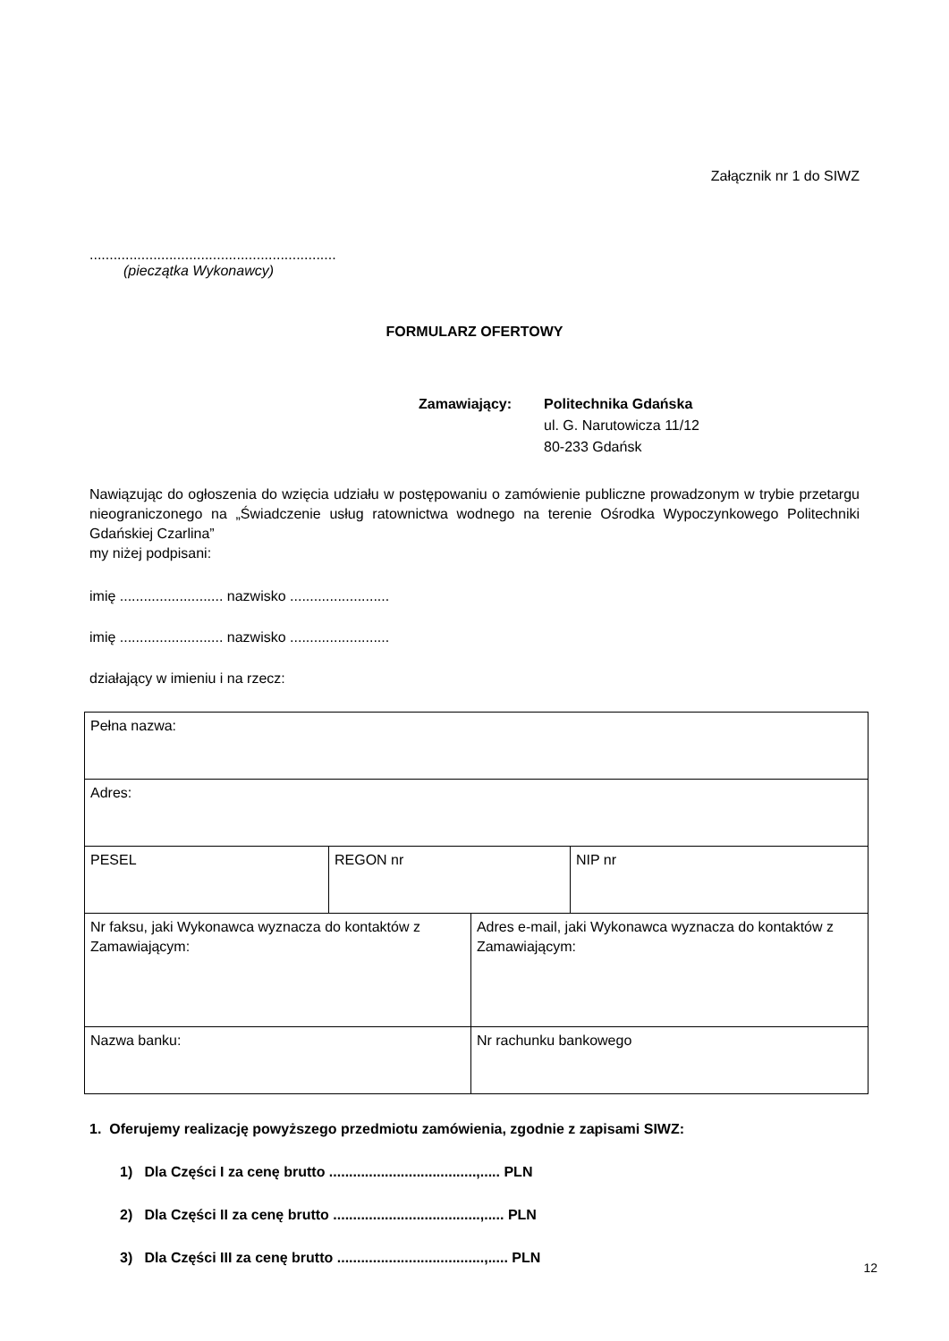Załącznik nr 1 do SIWZ
..............................................................
(pieczątka Wykonawcy)
FORMULARZ OFERTOWY
Zamawiający: Politechnika Gdańska
ul. G. Narutowicza 11/12
80-233 Gdańsk
Nawiązując do ogłoszenia do wzięcia udziału w postępowaniu o zamówienie publiczne prowadzonym w trybie przetargu nieograniczonego na „Świadczenie usług ratownictwa wodnego na terenie Ośrodka Wypoczynkowego Politechniki Gdańskiej Czarlina”
my niżej podpisani:
imię .......................... nazwisko .........................
imię .......................... nazwisko .........................
działający w imieniu i na rzecz:
| Pełna nazwa: | | | |
| Adres: | | | |
| PESEL | REGON nr | | NIP nr |
| Nr faksu, jaki Wykonawca wyznacza do kontaktów z Zamawiającym: | | Adres e-mail, jaki Wykonawca wyznacza do kontaktów z Zamawiającym: | |
| Nazwa banku: | | Nr rachunku bankowego | |
1. Oferujemy realizację powyższego przedmiotu zamówienia, zgodnie z zapisami SIWZ:
1) Dla Części I za cenę brutto .....................................,..... PLN
2) Dla Części II za cenę brutto .....................................,..... PLN
3) Dla Części III za cenę brutto .....................................,..... PLN
12